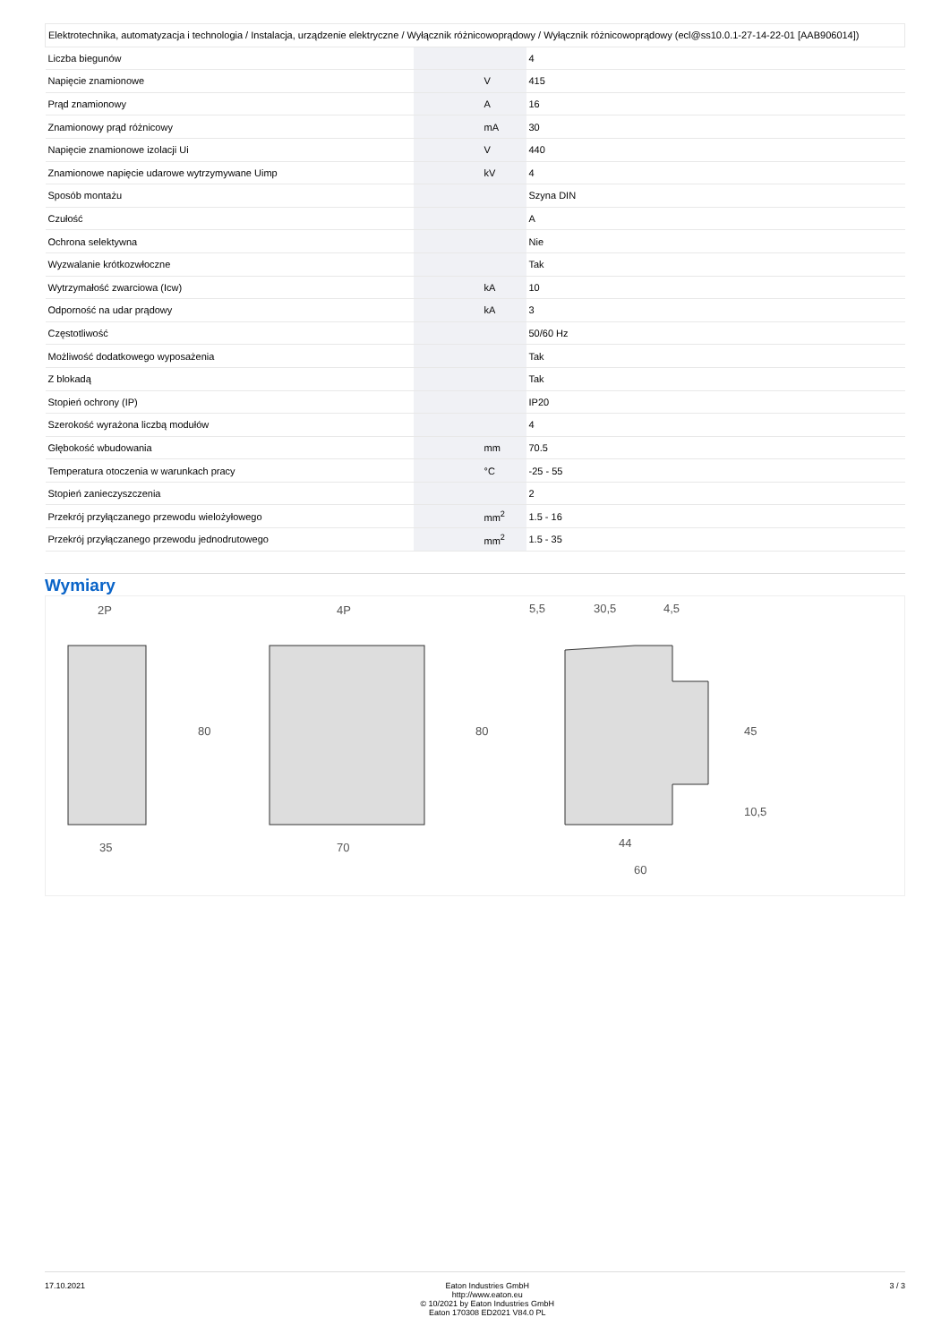| Elektrotechnika, automatyzacja i technologia / Instalacja, urządzenie elektryczne / Wyłącznik różnicowoprądowy / Wyłącznik różnicowoprądowy (ecl@ss10.0.1-27-14-22-01 [AAB906014]) | | | |
| Liczba biegunów | | | 4 |
| Napięcie znamionowe | | V | 415 |
| Prąd znamionowy | | A | 16 |
| Znamionowy prąd różnicowy | | mA | 30 |
| Napięcie znamionowe izolacji Ui | | V | 440 |
| Znamionowe napięcie udarowe wytrzymywane Uimp | | kV | 4 |
| Sposób montażu | | | Szyna DIN |
| Czułość | | | A |
| Ochrona selektywna | | | Nie |
| Wyzwalanie krótkozwłoczne | | | Tak |
| Wytrzymałość zwarciowa (Icw) | | kA | 10 |
| Odporność na udar prądowy | | kA | 3 |
| Częstotliwość | | | 50/60 Hz |
| Możliwość dodatkowego wyposażenia | | | Tak |
| Z blokadą | | | Tak |
| Stopień ochrony (IP) | | | IP20 |
| Szerokość wyrażona liczbą modułów | | | 4 |
| Głębokość wbudowania | | mm | 70.5 |
| Temperatura otoczenia w warunkach pracy | | °C | -25 - 55 |
| Stopień zanieczyszczenia | | | 2 |
| Przekrój przyłączanego przewodu wielożyłowego | | mm<sup>2</sup> | 1.5 - 16 |
| Przekrój przyłączanego przewodu jednodrutowego | | mm<sup>2</sup> | 1.5 - 35 |
Wymiary
2P
4P
80
80
35
70
5,5
30,5
4,5
45
10,5
44
60
17.10.2021 Eaton Industries GmbH
http://www.eaton.eu
© 10/2021 by Eaton Industries GmbH
Eaton 170308 ED2021 V84.0 PL
3 / 3